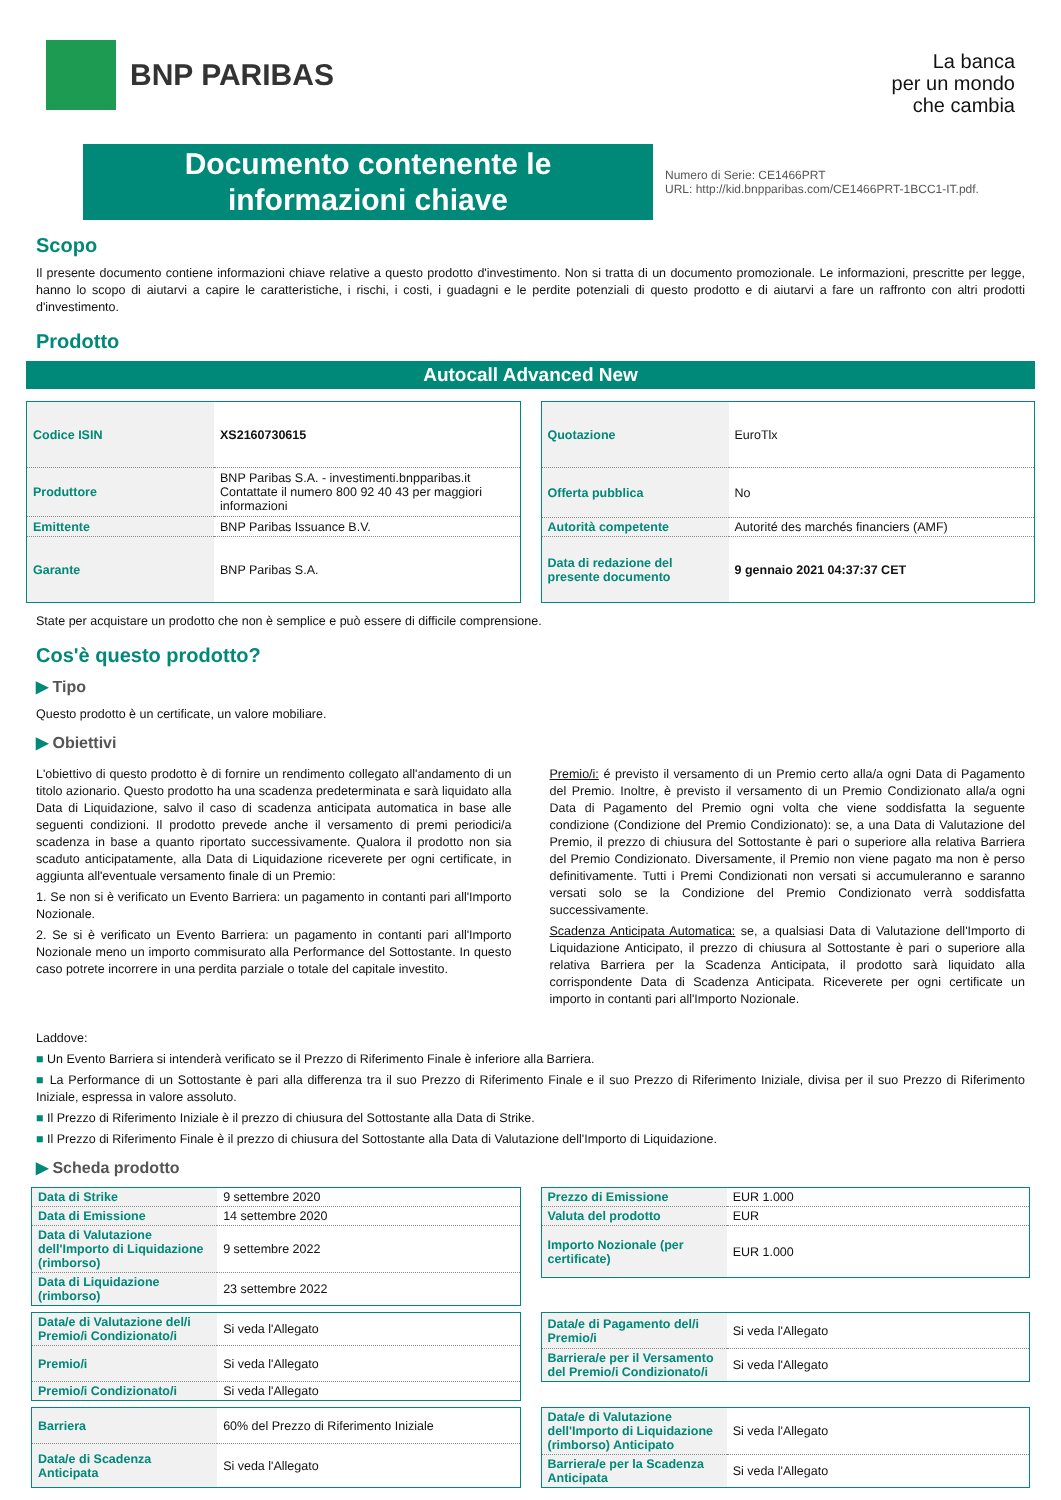BNP PARIBAS
La banca
per un mondo
che cambia
Documento contenente le
informazioni chiave
Numero di Serie: CE1466PRT
URL: http://kid.bnpparibas.com/CE1466PRT-1BCC1-IT.pdf.
Scopo
Il presente documento contiene informazioni chiave relative a questo prodotto d'investimento. Non si tratta di un documento promozionale. Le informazioni, prescritte per legge, hanno lo scopo di aiutarvi a capire le caratteristiche, i rischi, i costi, i guadagni e le perdite potenziali di questo prodotto e di aiutarvi a fare un raffronto con altri prodotti d'investimento.
Prodotto
Autocall Advanced New
| Codice ISIN | XS2160730615 |
| Produttore | BNP Paribas S.A. - investimenti.bnpparibas.it Contattate il numero 800 92 40 43 per maggiori informazioni |
| Emittente | BNP Paribas Issuance B.V. |
| Garante | BNP Paribas S.A. |
| Quotazione | EuroTlx |
| Offerta pubblica | No |
| Autorità competente | Autorité des marchés financiers (AMF) |
| Data di redazione del presente documento | 9 gennaio 2021 04:37:37 CET |
State per acquistare un prodotto che non è semplice e può essere di difficile comprensione.
Cos'è questo prodotto?
▶ Tipo
Questo prodotto è un certificate, un valore mobiliare.
▶ Obiettivi
L'obiettivo di questo prodotto è di fornire un rendimento collegato all'andamento di un titolo azionario. Questo prodotto ha una scadenza predeterminata e sarà liquidato alla Data di Liquidazione, salvo il caso di scadenza anticipata automatica in base alle seguenti condizioni. Il prodotto prevede anche il versamento di premi periodici/a scadenza in base a quanto riportato successivamente. Qualora il prodotto non sia scaduto anticipatamente, alla Data di Liquidazione riceverete per ogni certificate, in aggiunta all'eventuale versamento finale di un Premio:
1. Se non si è verificato un Evento Barriera: un pagamento in contanti pari all'Importo Nozionale.
2. Se si è verificato un Evento Barriera: un pagamento in contanti pari all'Importo Nozionale meno un importo commisurato alla Performance del Sottostante. In questo caso potrete incorrere in una perdita parziale o totale del capitale investito.
Premio/i: é previsto il versamento di un Premio certo alla/a ogni Data di Pagamento del Premio. Inoltre, è previsto il versamento di un Premio Condizionato alla/a ogni Data di Pagamento del Premio ogni volta che viene soddisfatta la seguente condizione (Condizione del Premio Condizionato): se, a una Data di Valutazione del Premio, il prezzo di chiusura del Sottostante è pari o superiore alla relativa Barriera del Premio Condizionato. Diversamente, il Premio non viene pagato ma non è perso definitivamente. Tutti i Premi Condizionati non versati si accumuleranno e saranno versati solo se la Condizione del Premio Condizionato verrà soddisfatta successivamente.
Scadenza Anticipata Automatica: se, a qualsiasi Data di Valutazione dell'Importo di Liquidazione Anticipato, il prezzo di chiusura al Sottostante è pari o superiore alla relativa Barriera per la Scadenza Anticipata, il prodotto sarà liquidato alla corrispondente Data di Scadenza Anticipata. Riceverete per ogni certificate un importo in contanti pari all'Importo Nozionale.
Laddove:
■ Un Evento Barriera si intenderà verificato se il Prezzo di Riferimento Finale è inferiore alla Barriera.
■ La Performance di un Sottostante è pari alla differenza tra il suo Prezzo di Riferimento Finale e il suo Prezzo di Riferimento Iniziale, divisa per il suo Prezzo di Riferimento Iniziale, espressa in valore assoluto.
■ Il Prezzo di Riferimento Iniziale è il prezzo di chiusura del Sottostante alla Data di Strike.
■ Il Prezzo di Riferimento Finale è il prezzo di chiusura del Sottostante alla Data di Valutazione dell'Importo di Liquidazione.
▶ Scheda prodotto
| Data di Strike | 9 settembre 2020 |
| Data di Emissione | 14 settembre 2020 |
| Data di Valutazione dell'Importo di Liquidazione (rimborso) | 9 settembre 2022 |
| Data di Liquidazione (rimborso) | 23 settembre 2022 |
| Prezzo di Emissione | EUR 1.000 |
| Valuta del prodotto | EUR |
| Importo Nozionale (per certificate) | EUR 1.000 |
| Data/e di Valutazione del/i Premio/i Condizionato/i | Si veda l'Allegato |
| Premio/i | Si veda l'Allegato |
| Premio/i Condizionato/i | Si veda l'Allegato |
| Data/e di Pagamento del/i Premio/i | Si veda l'Allegato |
| Barriera/e per il Versamento del Premio/i Condizionato/i | Si veda l'Allegato |
| Barriera | 60% del Prezzo di Riferimento Iniziale |
| Data/e di Scadenza Anticipata | Si veda l'Allegato |
| Data/e di Valutazione dell'Importo di Liquidazione (rimborso) Anticipato | Si veda l'Allegato |
| Barriera/e per la Scadenza Anticipata | Si veda l'Allegato |